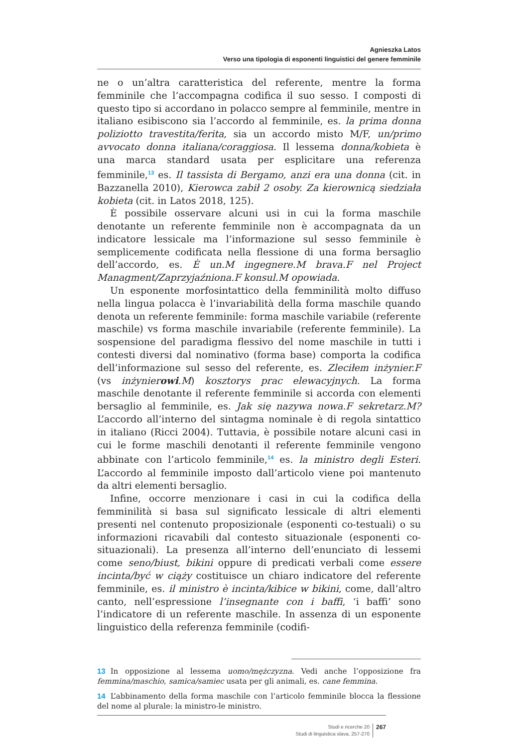Agnieszka Latos
Verso una tipologia di esponenti linguistici del genere femminile
ne o un’altra caratteristica del referente, mentre la forma femminile che l’accompagna codifica il suo sesso. I composti di questo tipo si accordano in polacco sempre al femminile, mentre in italiano esibiscono sia l’accordo al femminile, es. la prima donna poliziotto travestita/ferita, sia un accordo misto M/F, un/primo avvocato donna italiana/coraggiosa. Il lessema donna/kobieta è una marca standard usata per esplicitare una referenza femminile,<sup>13</sup> es. Il tassista di Bergamo, anzi era una donna (cit. in Bazzanella 2010), Kierowca zabił 2 osoby. Za kierownicą siedziała kobieta (cit. in Latos 2018, 125).
È possibile osservare alcuni usi in cui la forma maschile denotante un referente femminile non è accompagnata da un indicatore lessicale ma l’informazione sul sesso femminile è semplicemente codificata nella flessione di una forma bersaglio dell’accordo, es. È un.M ingegnere.M brava.F nel Project Managment/Zaprzyjaźniona.F konsul.M opowiada.
Un esponente morfosintattico della femminilità molto diffuso nella lingua polacca è l’invariabilità della forma maschile quando denota un referente femminile: forma maschile variabile (referente maschile) vs forma maschile invariabile (referente femminile). La sospensione del paradigma flessivo del nome maschile in tutti i contesti diversi dal nominativo (forma base) comporta la codifica dell’informazione sul sesso del referente, es. Zleciłem inżynier.F (vs inżynierowi.M) kosztorys prac elewacyjnych. La forma maschile denotante il referente femminile si accorda con elementi bersaglio al femminile, es. Jak się nazywa nowa.F sekretarz.M? L’accordo all’interno del sintagma nominale è di regola sintattico in italiano (Ricci 2004). Tuttavia, è possibile notare alcuni casi in cui le forme maschili denotanti il referente femminile vengono abbinate con l’articolo femminile,<sup>14</sup> es. la ministro degli Esteri. L’accordo al femminile imposto dall’articolo viene poi mantenuto da altri elementi bersaglio.
Infine, occorre menzionare i casi in cui la codifica della femminilità si basa sul significato lessicale di altri elementi presenti nel contenuto proposizionale (esponenti co-testuali) o su informazioni ricavabili dal contesto situazionale (esponenti co-situazionali). La presenza all’interno dell’enunciato di lessemi come seno/biust, bikini oppure di predicati verbali come essere incinta/być w ciąży costituisce un chiaro indicatore del referente femminile, es. il ministro è incinta/kibice w bikini, come, dall’altro canto, nell’espressione l’insegnante con i baffi, ‘i baffi’ sono l’indicatore di un referente maschile. In assenza di un esponente linguistico della referenza femminile (codifi-
13 In opposizione al lessema uomo/mężczyzna. Vedi anche l’opposizione fra femmina/maschio, samica/samiec usata per gli animali, es. cane femmina.
14 L’abbinamento della forma maschile con l’articolo femminile blocca la flessione del nome al plurale: la ministro-le ministro.
Studi e ricerche 20
Studi di linguistica slava, 257-270
267